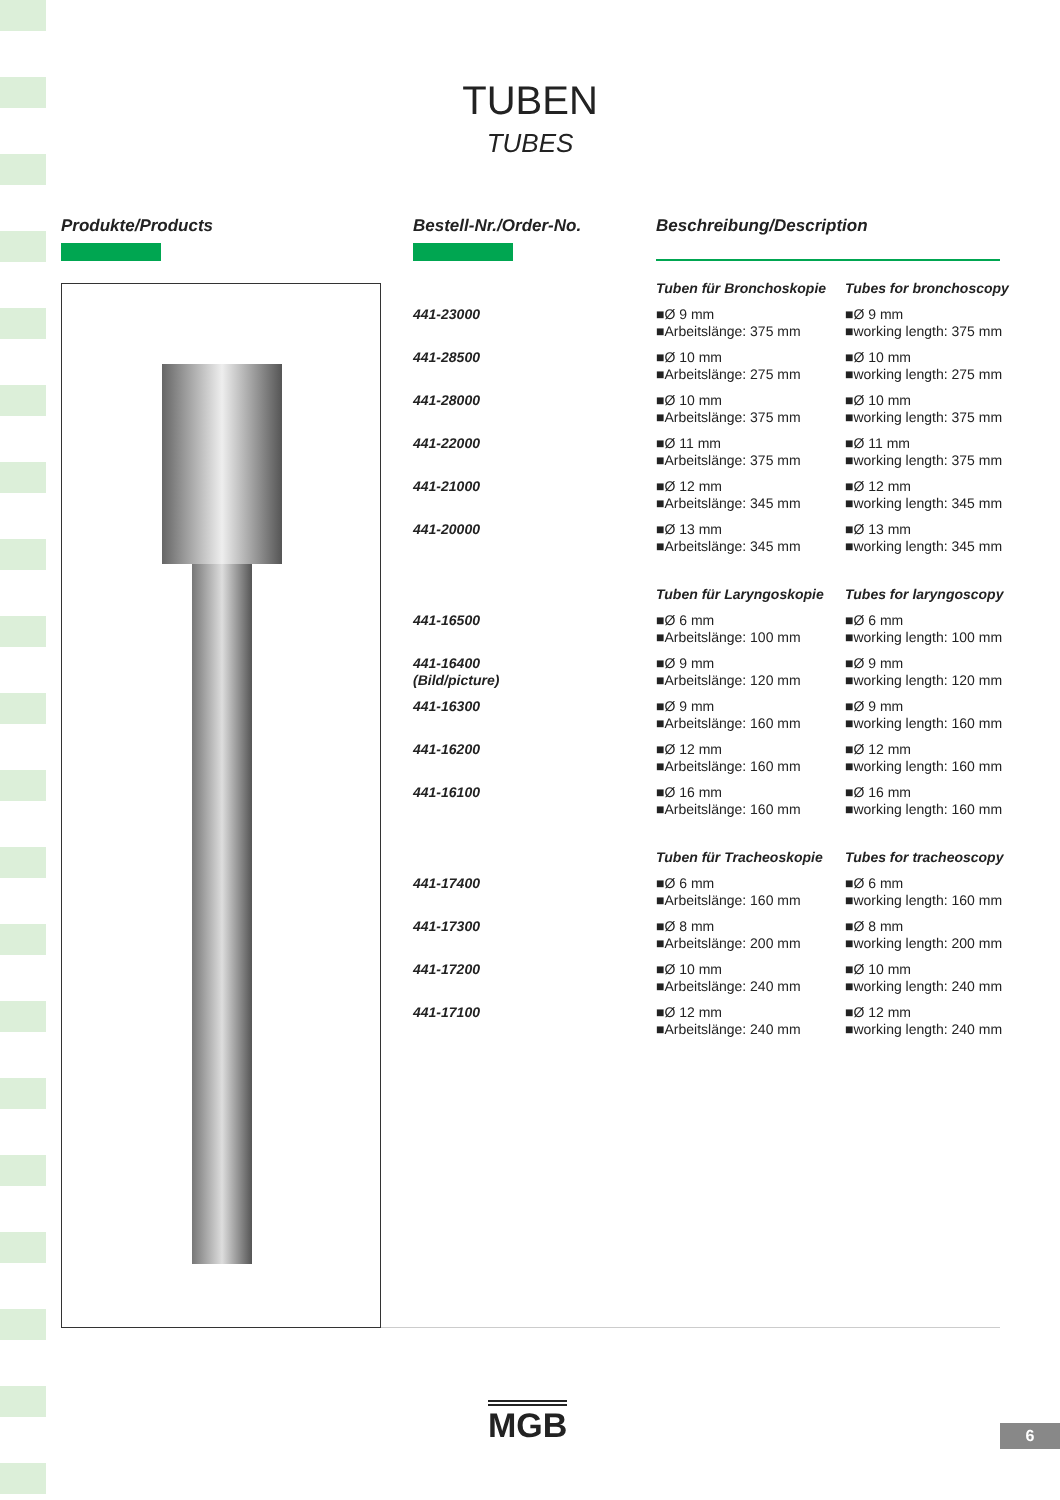TUBEN
TUBES
Produkte/Products Bestell-Nr./Order-No. Beschreibung/Description
| | Tuben für Bronchoskopie | Tubes for bronchoscopy |
| 441-23000 | ■Ø 9 mm ■Arbeitslänge: 375 mm | ■Ø 9 mm ■working length: 375 mm |
| 441-28500 | ■Ø 10 mm ■Arbeitslänge: 275 mm | ■Ø 10 mm ■working length: 275 mm |
| 441-28000 | ■Ø 10 mm ■Arbeitslänge: 375 mm | ■Ø 10 mm ■working length: 375 mm |
| 441-22000 | ■Ø 11 mm ■Arbeitslänge: 375 mm | ■Ø 11 mm ■working length: 375 mm |
| 441-21000 | ■Ø 12 mm ■Arbeitslänge: 345 mm | ■Ø 12 mm ■working length: 345 mm |
| 441-20000 | ■Ø 13 mm ■Arbeitslänge: 345 mm | ■Ø 13 mm ■working length: 345 mm |
| | Tuben für Laryngoskopie | Tubes for laryngoscopy |
| 441-16500 | ■Ø 6 mm ■Arbeitslänge: 100 mm | ■Ø 6 mm ■working length: 100 mm |
| 441-16400 (Bild/picture) | ■Ø 9 mm ■Arbeitslänge: 120 mm | ■Ø 9 mm ■working length: 120 mm |
| 441-16300 | ■Ø 9 mm ■Arbeitslänge: 160 mm | ■Ø 9 mm ■working length: 160 mm |
| 441-16200 | ■Ø 12 mm ■Arbeitslänge: 160 mm | ■Ø 12 mm ■working length: 160 mm |
| 441-16100 | ■Ø 16 mm ■Arbeitslänge: 160 mm | ■Ø 16 mm ■working length: 160 mm |
| | Tuben für Tracheoskopie | Tubes for tracheoscopy |
| 441-17400 | ■Ø 6 mm ■Arbeitslänge: 160 mm | ■Ø 6 mm ■working length: 160 mm |
| 441-17300 | ■Ø 8 mm ■Arbeitslänge: 200 mm | ■Ø 8 mm ■working length: 200 mm |
| 441-17200 | ■Ø 10 mm ■Arbeitslänge: 240 mm | ■Ø 10 mm ■working length: 240 mm |
| 441-17100 | ■Ø 12 mm ■Arbeitslänge: 240 mm | ■Ø 12 mm ■working length: 240 mm |
MGB 6